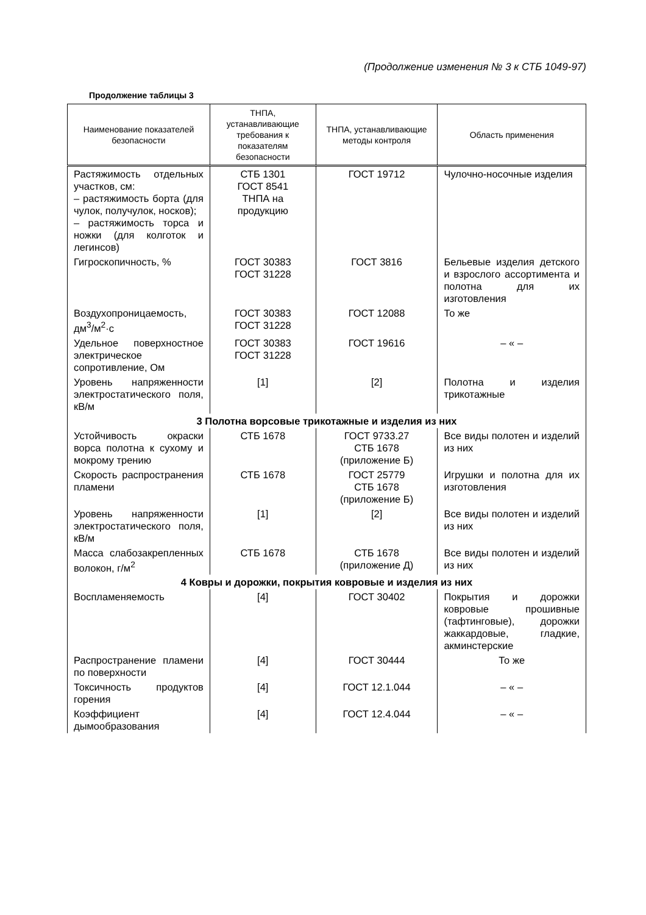(Продолжение изменения № 3 к СТБ 1049-97)
Продолжение таблицы 3
| Наименование показателей безопасности | ТНПА, устанавливающие требования к показателям безопасности | ТНПА, устанавливающие методы контроля | Область применения |
| --- | --- | --- | --- |
| Растяжимость отдельных участков, см: – растяжимость борта (для чулок, получулок, носков); – растяжимость торса и ножки (для колготок и легинсов) | СТБ 1301 ГОСТ 8541 ТНПА на продукцию | ГОСТ 19712 | Чулочно-носочные изделия |
| Гигроскопичность, % | ГОСТ 30383 ГОСТ 31228 | ГОСТ 3816 | Бельевые изделия детского и взрослого ассортимента и полотна для их изготовления |
| Воздухопроницаемость, дм<sup>3</sup>/м<sup>2</sup>·с | ГОСТ 30383 ГОСТ 31228 | ГОСТ 12088 | То же |
| Удельное поверхностное электрическое сопротивление, Ом | ГОСТ 30383 ГОСТ 31228 | ГОСТ 19616 | – « – |
| Уровень напряженности электростатического поля, кВ/м | [1] | [2] | Полотна и изделия трикотажные |
| 3 Полотна ворсовые трикотажные и изделия из них | | | |
| Устойчивость окраски ворса полотна к сухому и мокрому трению | СТБ 1678 | ГОСТ 9733.27 СТБ 1678 (приложение Б) | Все виды полотен и изделий из них |
| Скорость распространения пламени | СТБ 1678 | ГОСТ 25779 СТБ 1678 (приложение Б) | Игрушки и полотна для их изготовления |
| Уровень напряженности электростатического поля, кВ/м | [1] | [2] | Все виды полотен и изделий из них |
| Масса слабозакрепленных волокон, г/м<sup>2</sup> | СТБ 1678 | СТБ 1678 (приложение Д) | Все виды полотен и изделий из них |
| 4 Ковры и дорожки, покрытия ковровые и изделия из них | | | |
| Воспламеняемость | [4] | ГОСТ 30402 | Покрытия и дорожки ковровые прошивные (тафтинговые), дорожки жаккардовые, гладкие, акминстерские |
| Распространение пламени по поверхности | [4] | ГОСТ 30444 | То же |
| Токсичность продуктов горения | [4] | ГОСТ 12.1.044 | – « – |
| Коэффициент дымообразования | [4] | ГОСТ 12.4.044 | – « – |